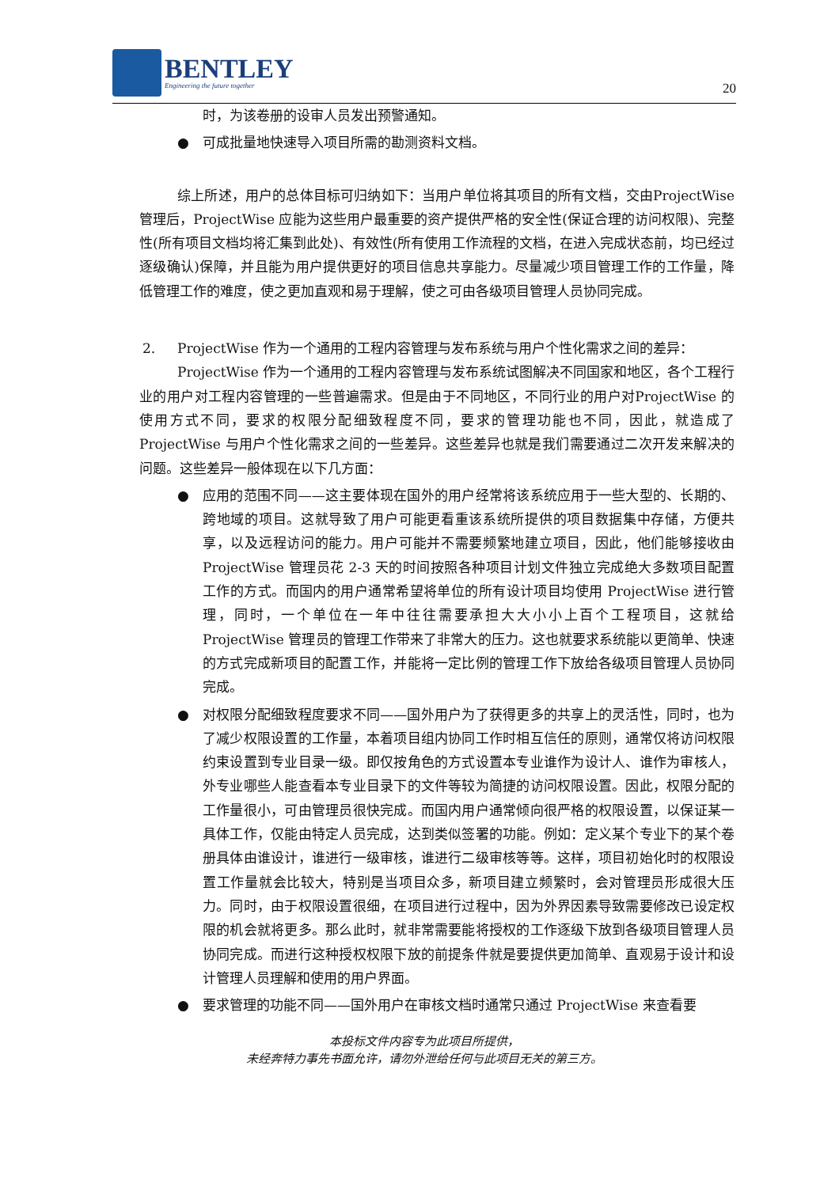BENTLEY
Engineering the future together
20
时，为该卷册的设审人员发出预警通知。
● 可成批量地快速导入项目所需的勘测资料文档。
综上所述，用户的总体目标可归纳如下：当用户单位将其项目的所有文档，交由ProjectWise 管理后，ProjectWise 应能为这些用户最重要的资产提供严格的安全性(保证合理的访问权限)、完整性(所有项目文档均将汇集到此处)、有效性(所有使用工作流程的文档，在进入完成状态前，均已经过逐级确认)保障，并且能为用户提供更好的项目信息共享能力。尽量减少项目管理工作的工作量，降低管理工作的难度，使之更加直观和易于理解，使之可由各级项目管理人员协同完成。
2. ProjectWise 作为一个通用的工程内容管理与发布系统与用户个性化需求之间的差异：
ProjectWise 作为一个通用的工程内容管理与发布系统试图解决不同国家和地区，各个工程行业的用户对工程内容管理的一些普遍需求。但是由于不同地区，不同行业的用户对ProjectWise 的使用方式不同，要求的权限分配细致程度不同，要求的管理功能也不同，因此，就造成了 ProjectWise 与用户个性化需求之间的一些差异。这些差异也就是我们需要通过二次开发来解决的问题。这些差异一般体现在以下几方面：
● 应用的范围不同——这主要体现在国外的用户经常将该系统应用于一些大型的、长期的、跨地域的项目。这就导致了用户可能更看重该系统所提供的项目数据集中存储，方便共享，以及远程访问的能力。用户可能并不需要频繁地建立项目，因此，他们能够接收由 ProjectWise 管理员花 2-3 天的时间按照各种项目计划文件独立完成绝大多数项目配置工作的方式。而国内的用户通常希望将单位的所有设计项目均使用 ProjectWise 进行管理，同时，一个单位在一年中往往需要承担大大小小上百个工程项目，这就给 ProjectWise 管理员的管理工作带来了非常大的压力。这也就要求系统能以更简单、快速的方式完成新项目的配置工作，并能将一定比例的管理工作下放给各级项目管理人员协同完成。
● 对权限分配细致程度要求不同——国外用户为了获得更多的共享上的灵活性，同时，也为了减少权限设置的工作量，本着项目组内协同工作时相互信任的原则，通常仅将访问权限约束设置到专业目录一级。即仅按角色的方式设置本专业谁作为设计人、谁作为审核人，外专业哪些人能查看本专业目录下的文件等较为简捷的访问权限设置。因此，权限分配的工作量很小，可由管理员很快完成。而国内用户通常倾向很严格的权限设置，以保证某一具体工作，仅能由特定人员完成，达到类似签署的功能。例如：定义某个专业下的某个卷册具体由谁设计，谁进行一级审核，谁进行二级审核等等。这样，项目初始化时的权限设置工作量就会比较大，特别是当项目众多，新项目建立频繁时，会对管理员形成很大压力。同时，由于权限设置很细，在项目进行过程中，因为外界因素导致需要修改已设定权限的机会就将更多。那么此时，就非常需要能将授权的工作逐级下放到各级项目管理人员协同完成。而进行这种授权权限下放的前提条件就是要提供更加简单、直观易于设计和设计管理人员理解和使用的用户界面。
● 要求管理的功能不同——国外用户在审核文档时通常只通过 ProjectWise 来查看要
本投标文件内容专为此项目所提供，
未经奔特力事先书面允许，请勿外泄给任何与此项目无关的第三方。